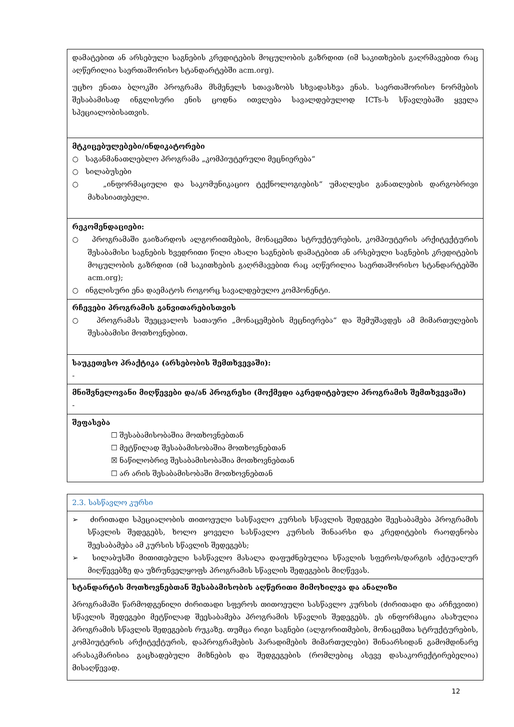| დამატებით ან არსებული საგნების კრედიტების მოცულობის გაზრდით (იმ საკითხების გაღრმავებით რაც აღწერილია საერთაშორისო სტანდარტებში acm.org). უცხო ენათა ბლოკში პროგრამა მსმენელს სთავაზობს სხვადასხვა ენას. საერთაშორისო ნორმების შესაბამისად ინგლისური ენის ცოდნა ითვლება სავალდებულოდ ICTs-ს სწავლებაში ყველა სპეციალობისათვის. |
| მტკიცებულებები/ინდიკატორები ○ საგანმანათლებლო პროგრამა „კომპიუტერული მეცნიერება“ ○ სილაბუსები ○ „ინფორმაციული და საკომუნიკაციო ტექნოლოგიების“ უმაღლესი განათლების დარგობრივი მახასიათებელი. |
| რეკომენდაციები: ○ პროგრამაში გაიზარდოს ალგორითმების, მონაცემთა სტრუქტურების, კომპიუტერის არქიტექტურის შესაბამისი საგნების ხვედრითი წილი ახალი საგნების დამატებით ან არსებული საგნების კრედიტების მოცულობის გაზრდით (იმ საკითხების გაღრმავებით რაც აღწერილია საერთაშორისო სტანდარტებში acm.org); ○ ინგლისური ენა დაემატოს როგორც სავალდებულო კომპონენტი. |
| რჩევები პროგრამის განვითარებისთვის ○ პროგრამას შეეცვალოს სათაური „მონაცემების მეცნიერება“ და შემუშავდეს ამ მიმართულების შესაბამისი მოთხოვნებით. |
| საუკეთესო პრაქტიკა (არსებობის შემთხვევაში): - |
| მნიშვნელოვანი მიღწევები და/ან პროგრესი (მოქმედი აკრედიტებული პროგრამის შემთხვევაში) - |
| შეფასება ☐ შესაბამისობაშია მოთხოვნებთან ☐ მეტწილად შესაბამისობაშია მოთხოვნებთან ☒ ნაწილობრივ შესაბამისობაშია მოთხოვნებთან ☐ არ არის შესაბამისობაში მოთხოვნებთან |
| 2.3. სასწავლო კურსი |
| ➢ ძირითადი სპეციალობის თითოეული სასწავლო კურსის სწავლის შედეგები შეესაბამება პროგრამის სწავლის შედეგებს, ხოლო ყოველი სასწავლო კურსის შინაარსი და კრედიტების რაოდენობა შეესაბამება ამ კურსის სწავლის შედეგებს; ➢ სილაბუსში მითითებული სასწავლო მასალა დაფუძნებულია სწავლის სფეროს/დარგის აქტუალურ მიღწევებზე და უზრუნველყოფს პროგრამის სწავლის შედეგების მიღწევას. |
| სტანდარტის მოთხოვნებთან შესაბამისობის აღწერითი მიმოხილვა და ანალიზი პროგრამაში წარმოდგენილი ძირითადი სფეროს თითოეული სასწავლო კურსის (ძირითადი და არჩევითი) სწავლის შედეგები მეტწილად შეესაბამება პროგრამის სწავლის შედეგებს. ეს ინფორმაცია ასახულია პროგრამის სწავლის შედეგების რუკაზე. თუმცა რიგი საგნები (ალგორითმების, მონაცემთა სტრუქტურების, კომპიუტერის არქიტექტურის, დაპროგრამების პარადიმების მიმართულები) შინაარსიდან გამომდინარე არასაკმარისია გაცხადებული მიზნების და შედგეგების (რომლებიც ასევე დასაკორექტირებელია) მისაღწევად. |
12